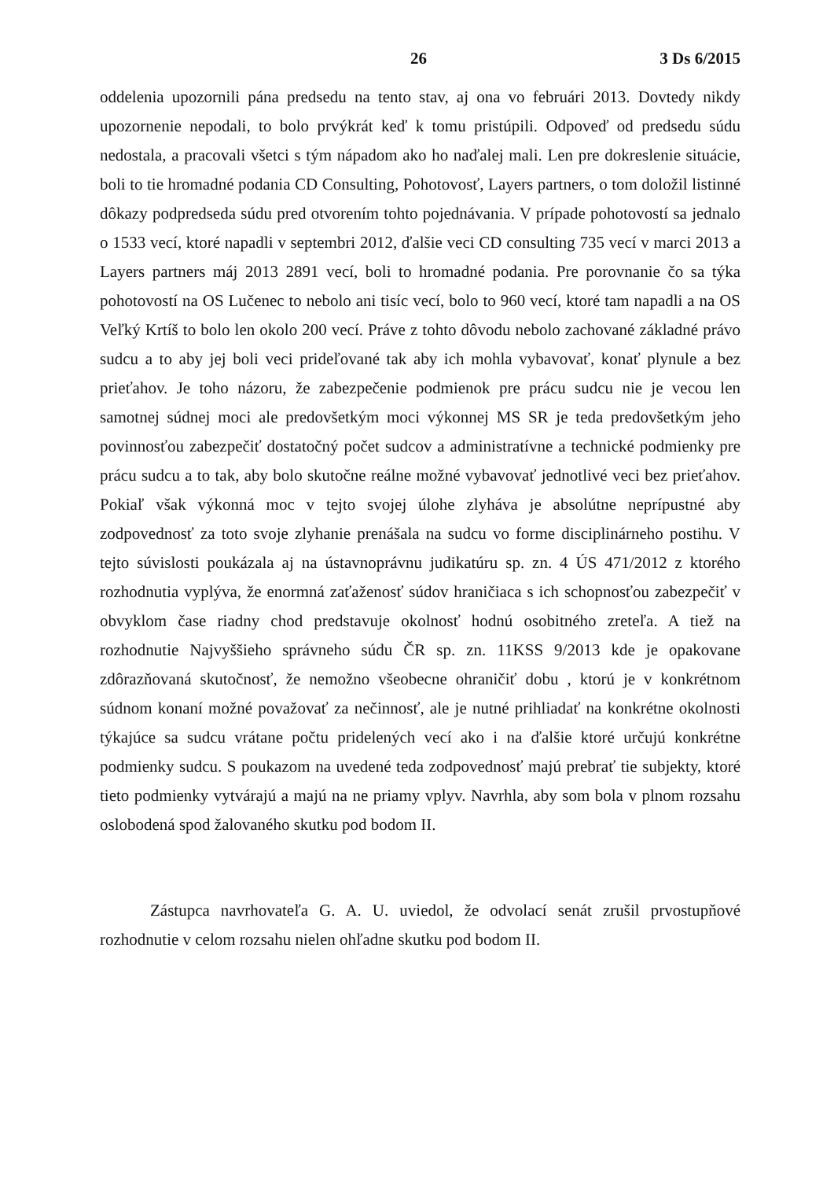26 3 Ds 6/2015
oddelenia upozornili pána predsedu na tento stav, aj ona vo februári 2013. Dovtedy nikdy upozornenie nepodali, to bolo prvýkrát keď k tomu pristúpili. Odpoveď od predsedu súdu nedostala, a pracovali všetci s tým nápadom ako ho naďalej mali. Len pre dokreslenie situácie, boli to tie hromadné podania CD Consulting, Pohotovosť, Layers partners, o tom doložil listinné dôkazy podpredseda súdu pred otvorením tohto pojednávania. V prípade pohotovostí sa jednalo o 1533 vecí, ktoré napadli v septembri 2012, ďalšie veci CD consulting 735 vecí v marci 2013 a Layers partners máj 2013 2891 vecí, boli to hromadné podania. Pre porovnanie čo sa týka pohotovostí na OS Lučenec to nebolo ani tisíc vecí, bolo to 960 vecí, ktoré tam napadli a na OS Veľký Krtíš to bolo len okolo 200 vecí. Práve z tohto dôvodu nebolo zachované základné právo sudcu a to aby jej boli veci prideľované tak aby ich mohla vybavovať, konať plynule a bez prieťahov. Je toho názoru, že zabezpečenie podmienok pre prácu sudcu nie je vecou len samotnej súdnej moci ale predovšetkým moci výkonnej MS SR je teda predovšetkým jeho povinnosťou zabezpečiť dostatočný počet sudcov a administratívne a technické podmienky pre prácu sudcu a to tak, aby bolo skutočne reálne možné vybavovať jednotlivé veci bez prieťahov. Pokiaľ však výkonná moc v tejto svojej úlohe zlyháva je absolútne neprípustné aby zodpovednosť za toto svoje zlyhanie prenášala na sudcu vo forme disciplinárneho postihu. V tejto súvislosti poukázala aj na ústavnoprávnu judikatúru sp. zn. 4 ÚS 471/2012 z ktorého rozhodnutia vyplýva, že enormná zaťaženosť súdov hraničiaca s ich schopnosťou zabezpečiť v obvyklom čase riadny chod predstavuje okolnosť hodnú osobitného zreteľa. A tiež na rozhodnutie Najvyššieho správneho súdu ČR sp. zn. 11KSS 9/2013 kde je opakovane zdôrazňovaná skutočnosť, že nemožno všeobecne ohraničiť dobu , ktorú je v konkrétnom súdnom konaní možné považovať za nečinnosť, ale je nutné prihliadať na konkrétne okolnosti týkajúce sa sudcu vrátane počtu pridelených vecí ako i na ďalšie ktoré určujú konkrétne podmienky sudcu. S poukazom na uvedené teda zodpovednosť majú prebrať tie subjekty, ktoré tieto podmienky vytvárajú a majú na ne priamy vplyv. Navrhla, aby som bola v plnom rozsahu oslobodená spod žalovaného skutku pod bodom II.
Zástupca navrhovateľa G. A. U. uviedol, že odvolací senát zrušil prvostupňové rozhodnutie v celom rozsahu nielen ohľadne skutku pod bodom II.